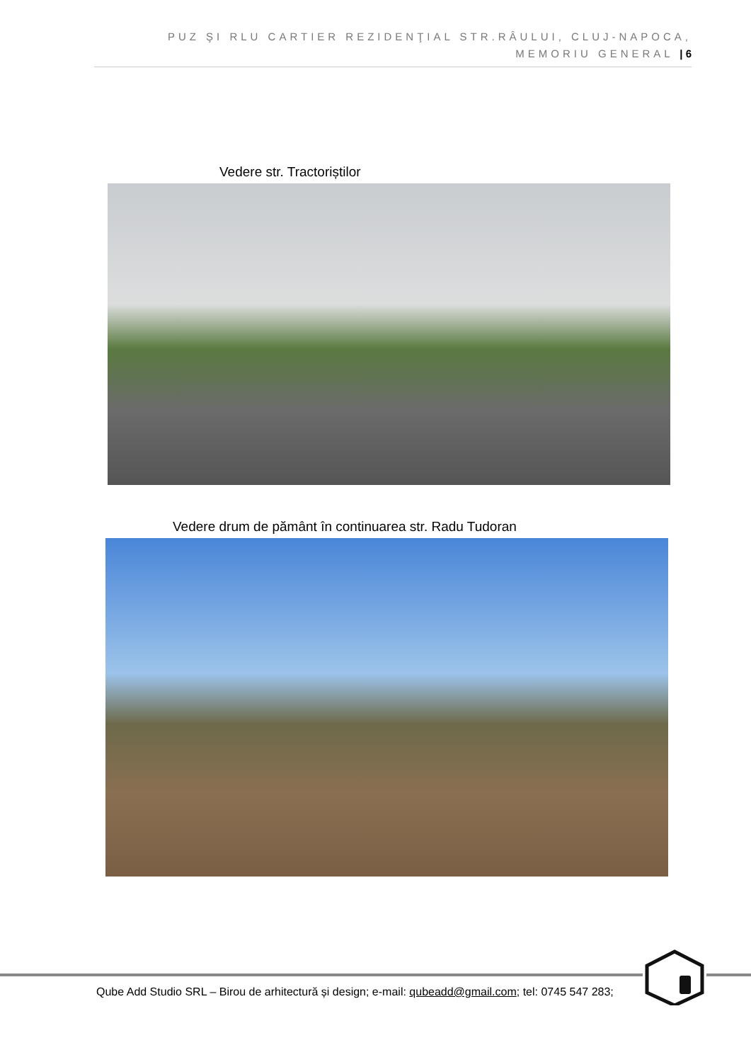PUZ ŞI RLU CARTIER REZIDENŢIAL STR.RÂULUI, CLUJ-NAPOCA,
MEMORIU GENERAL | 6
Vedere str. Tractoriștilor
Vedere drum de pământ în continuarea str. Radu Tudoran
Qube Add Studio SRL – Birou de arhitectură și design; e-mail: qubeadd@gmail.com; tel: 0745 547 283;